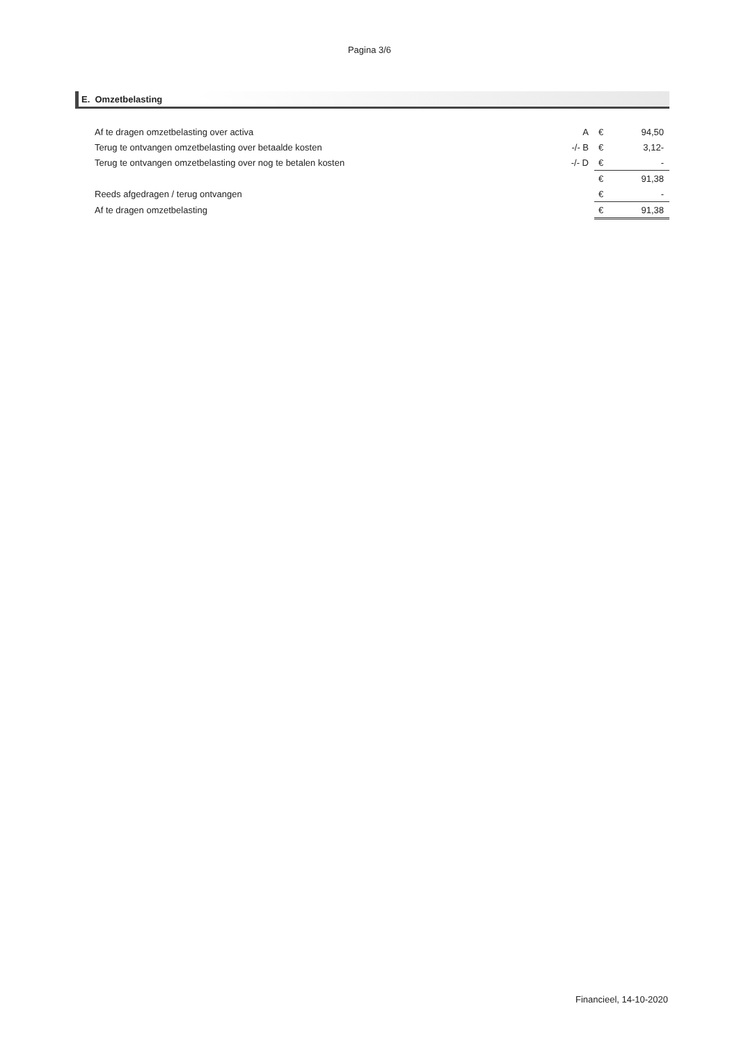Pagina 3/6
E. Omzetbelasting
| Af te dragen omzetbelasting over activa | A | € | 94,50 |
| Terug te ontvangen omzetbelasting over betaalde kosten | -/- B | € | 3,12- |
| Terug te ontvangen omzetbelasting over nog te betalen kosten | -/- D | € | - |
| | | € | 91,38 |
| Reeds afgedragen / terug ontvangen | | € | - |
| Af te dragen omzetbelasting | | € | 91,38 |
Financieel, 14-10-2020